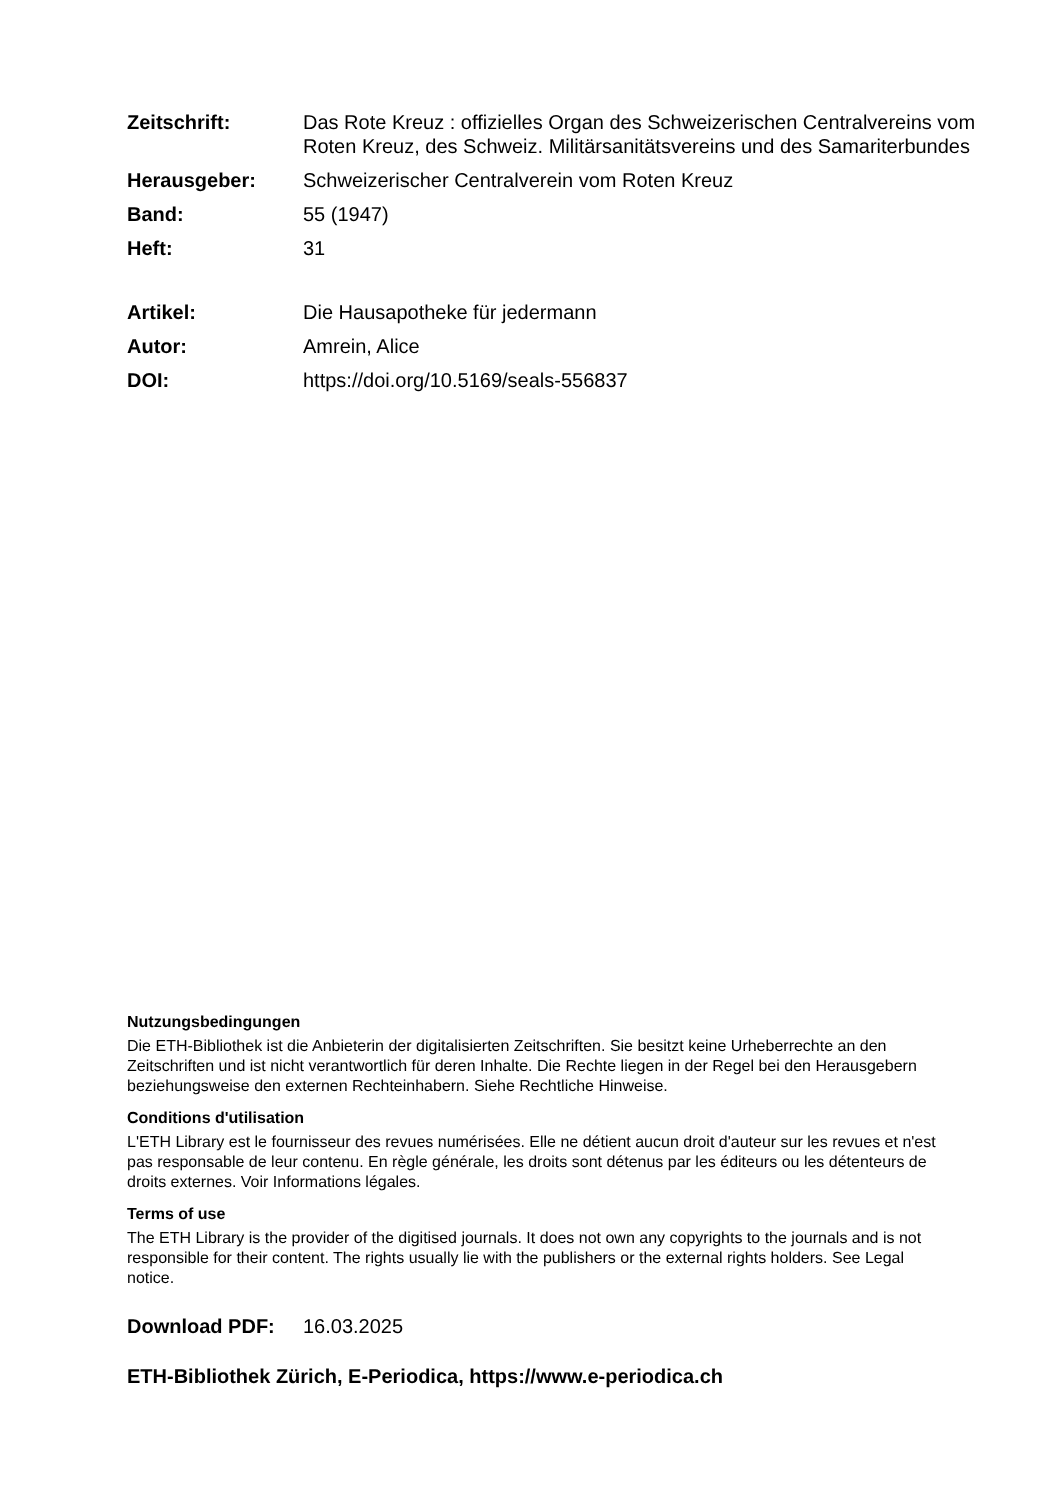Zeitschrift: Das Rote Kreuz : offizielles Organ des Schweizerischen Centralvereins vom Roten Kreuz, des Schweiz. Militärsanitätsvereins und des Samariterbundes
Herausgeber: Schweizerischer Centralverein vom Roten Kreuz
Band: 55 (1947)
Heft: 31
Artikel: Die Hausapotheke für jedermann
Autor: Amrein, Alice
DOI: https://doi.org/10.5169/seals-556837
Nutzungsbedingungen
Die ETH-Bibliothek ist die Anbieterin der digitalisierten Zeitschriften. Sie besitzt keine Urheberrechte an den Zeitschriften und ist nicht verantwortlich für deren Inhalte. Die Rechte liegen in der Regel bei den Herausgebern beziehungsweise den externen Rechteinhabern. Siehe Rechtliche Hinweise.
Conditions d'utilisation
L'ETH Library est le fournisseur des revues numérisées. Elle ne détient aucun droit d'auteur sur les revues et n'est pas responsable de leur contenu. En règle générale, les droits sont détenus par les éditeurs ou les détenteurs de droits externes. Voir Informations légales.
Terms of use
The ETH Library is the provider of the digitised journals. It does not own any copyrights to the journals and is not responsible for their content. The rights usually lie with the publishers or the external rights holders. See Legal notice.
Download PDF: 16.03.2025
ETH-Bibliothek Zürich, E-Periodica, https://www.e-periodica.ch